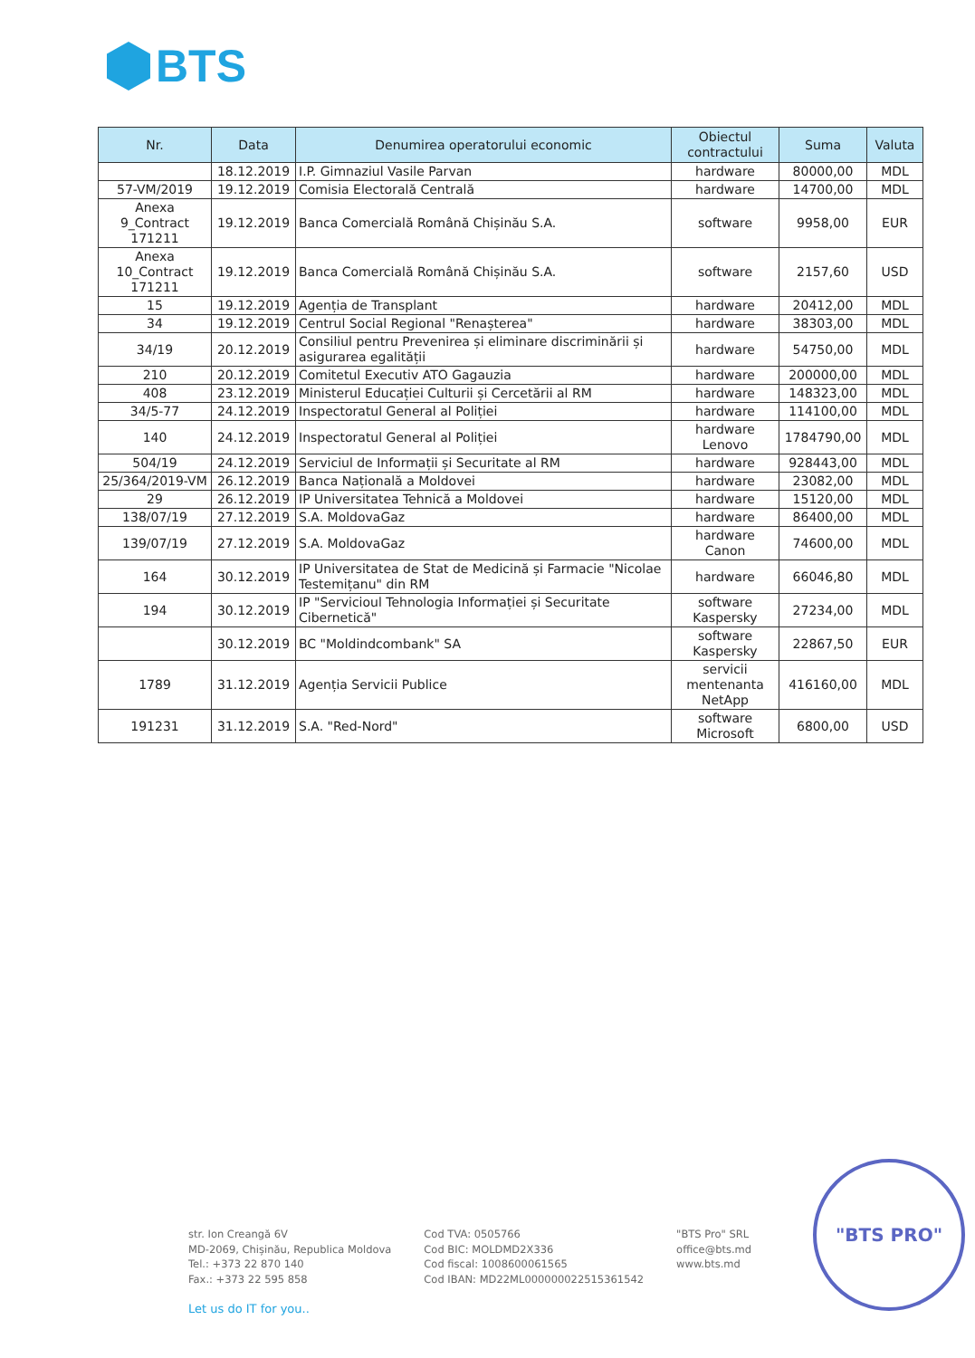BTS
| Nr. | Data | Denumirea operatorului economic | Obiectul contractului | Suma | Valuta |
| --- | --- | --- | --- | --- | --- |
| | 18.12.2019 | I.P. Gimnaziul Vasile Parvan | hardware | 80000,00 | MDL |
| 57-VM/2019 | 19.12.2019 | Comisia Electorală Centrală | hardware | 14700,00 | MDL |
| Anexa 9_Contract 171211 | 19.12.2019 | Banca Comercială Română Chișinău S.A. | software | 9958,00 | EUR |
| Anexa 10_Contract 171211 | 19.12.2019 | Banca Comercială Română Chișinău S.A. | software | 2157,60 | USD |
| 15 | 19.12.2019 | Agenția de Transplant | hardware | 20412,00 | MDL |
| 34 | 19.12.2019 | Centrul Social Regional "Renașterea" | hardware | 38303,00 | MDL |
| 34/19 | 20.12.2019 | Consiliul pentru Prevenirea și eliminare discriminării și asigurarea egalității | hardware | 54750,00 | MDL |
| 210 | 20.12.2019 | Comitetul Executiv ATO Gagauzia | hardware | 200000,00 | MDL |
| 408 | 23.12.2019 | Ministerul Educației Culturii și Cercetării al RM | hardware | 148323,00 | MDL |
| 34/5-77 | 24.12.2019 | Inspectoratul General al Poliției | hardware | 114100,00 | MDL |
| 140 | 24.12.2019 | Inspectoratul General al Poliției | hardware Lenovo | 1784790,00 | MDL |
| 504/19 | 24.12.2019 | Serviciul de Informații și Securitate al RM | hardware | 928443,00 | MDL |
| 25/364/2019-VM | 26.12.2019 | Banca Națională a Moldovei | hardware | 23082,00 | MDL |
| 29 | 26.12.2019 | IP Universitatea Tehnică a Moldovei | hardware | 15120,00 | MDL |
| 138/07/19 | 27.12.2019 | S.A. MoldovaGaz | hardware | 86400,00 | MDL |
| 139/07/19 | 27.12.2019 | S.A. MoldovaGaz | hardware Canon | 74600,00 | MDL |
| 164 | 30.12.2019 | IP Universitatea de Stat de Medicină și Farmacie "Nicolae Testemițanu" din RM | hardware | 66046,80 | MDL |
| 194 | 30.12.2019 | IP "Servicioul Tehnologia Informației și Securitate Cibernetică" | software Kaspersky | 27234,00 | MDL |
| | 30.12.2019 | BC "Moldindcombank" SA | software Kaspersky | 22867,50 | EUR |
| 1789 | 31.12.2019 | Agenția Servicii Publice | servicii mentenanta NetApp | 416160,00 | MDL |
| 191231 | 31.12.2019 | S.A. "Red-Nord" | software Microsoft | 6800,00 | USD |
str. Ion Creangă 6V
MD-2069, Chișinău, Republica Moldova
Tel.: +373 22 870 140
Fax.: +373 22 595 858
Cod TVA: 0505766
Cod BIC: MOLDMD2X336
Cod fiscal: 1008600061565
Cod IBAN: MD22ML000000022515361542
"BTS Pro" SRL
office@bts.md
www.bts.md
Let us do IT for you..
"BTS PRO"